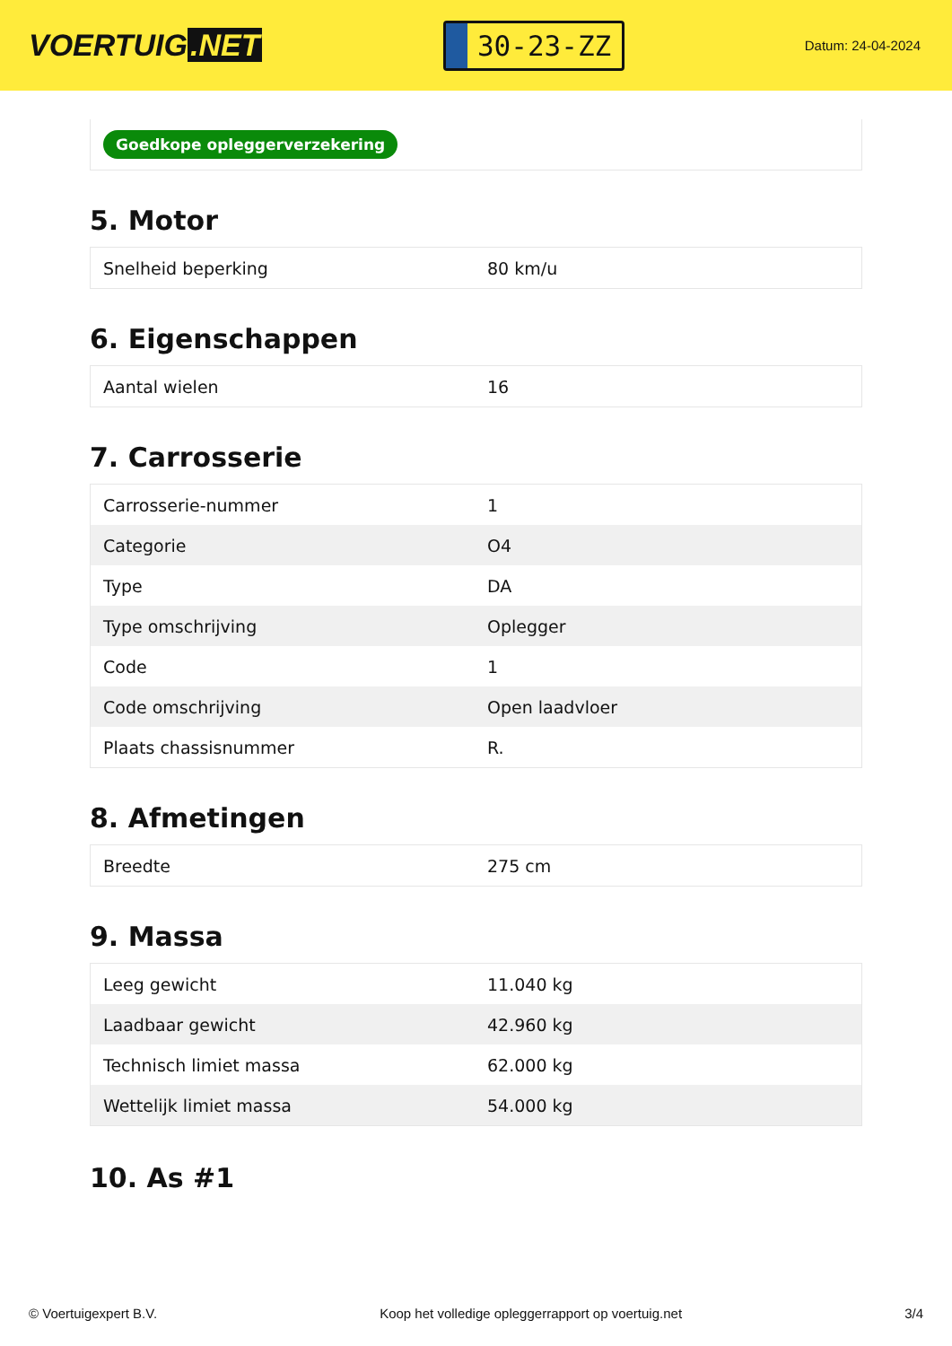VOERTUIG.NET
30-23-ZZ
Datum: 24-04-2024
Goedkope opleggerverzekering
5. Motor
| Snelheid beperking | 80 km/u |
6. Eigenschappen
| Aantal wielen | 16 |
7. Carrosserie
| Carrosserie-nummer | 1 |
| Categorie | O4 |
| Type | DA |
| Type omschrijving | Oplegger |
| Code | 1 |
| Code omschrijving | Open laadvloer |
| Plaats chassisnummer | R. |
8. Afmetingen
| Breedte | 275 cm |
9. Massa
| Leeg gewicht | 11.040 kg |
| Laadbaar gewicht | 42.960 kg |
| Technisch limiet massa | 62.000 kg |
| Wettelijk limiet massa | 54.000 kg |
10. As #1
© Voertuigexpert B.V. Koop het volledige opleggerrapport op voertuig.net 3/4